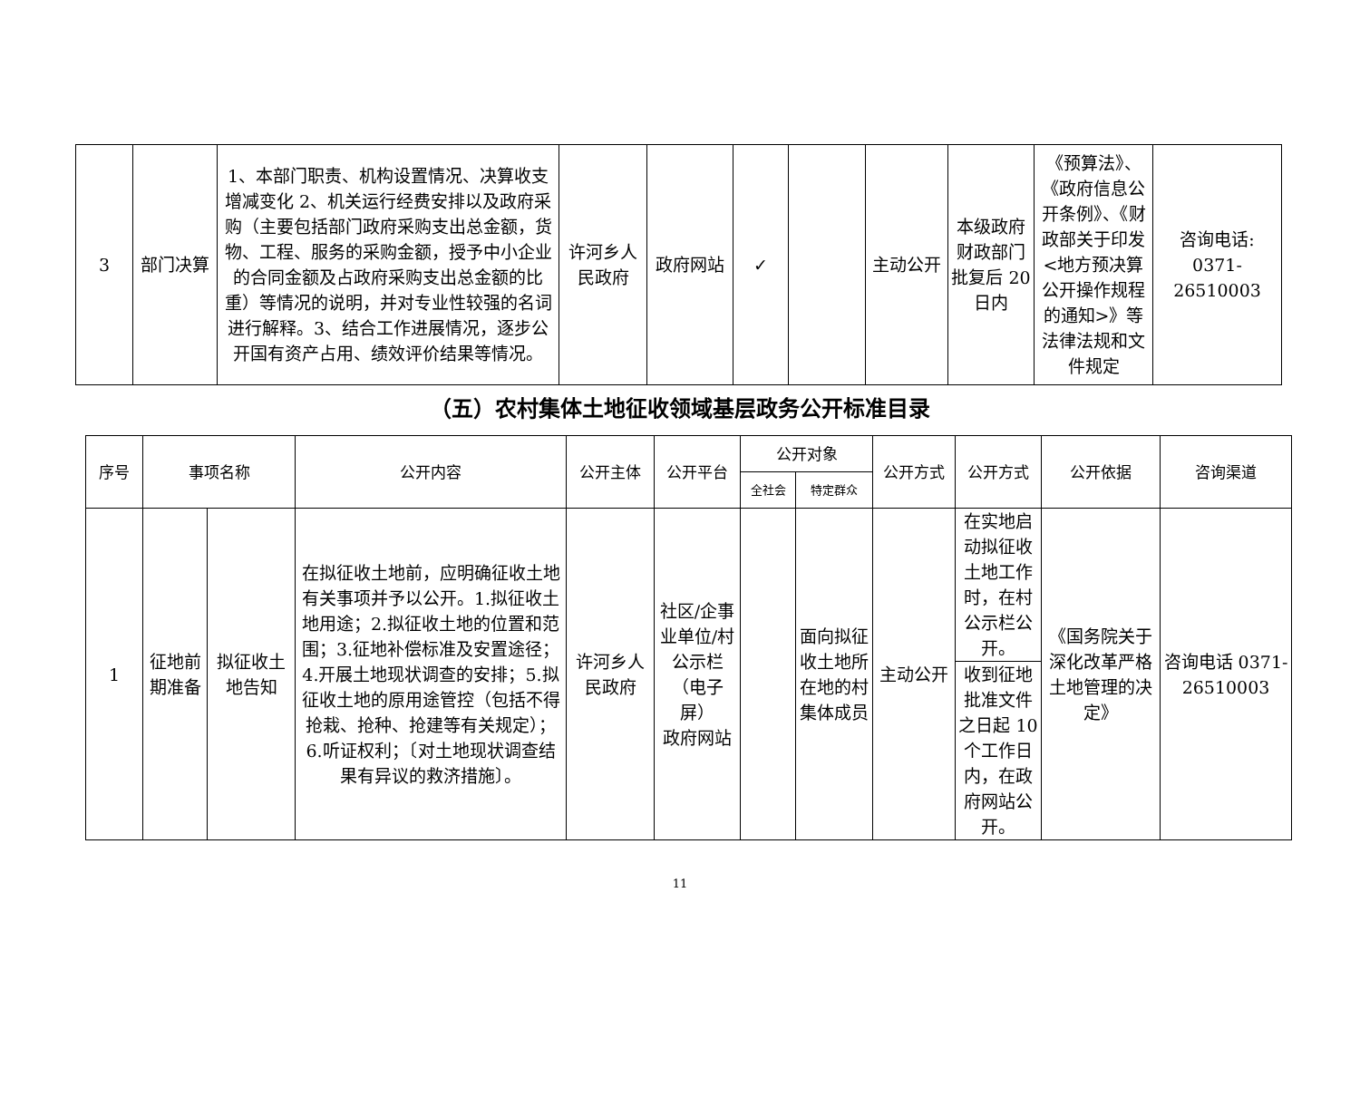| 3 | 部门决算 | 1、本部门职责、机构设置情况、决算收支增减变化 2、机关运行经费安排以及政府采购（主要包括部门政府采购支出总金额，货物、工程、服务的采购金额，授予中小企业的合同金额及占政府采购支出总金额的比重）等情况的说明，并对专业性较强的名词进行解释。3、结合工作进展情况，逐步公开国有资产占用、绩效评价结果等情况。 | 许河乡人民政府 | 政府网站 | ✓ | | 主动公开 | 本级政府财政部门批复后 20 日内 | 《预算法》、《政府信息公开条例》、《财政部关于印发<地方预决算公开操作规程的通知>》等法律法规和文件规定 | 咨询电话: 0371-26510003 |
（五）农村集体土地征收领域基层政务公开标准目录
| 序号 | 事项名称 | | 公开内容 | 公开主体 | 公开平台 | 公开对象 | | 公开方式 | 公开方式 | 公开依据 | 咨询渠道 |
| --- | --- | --- | --- | --- | --- | --- | --- | --- | --- | --- | --- |
| | | | | | | 全社会 | 特定群众 | | | | |
| 1 | 征地前期准备 | 拟征收土地告知 | 在拟征收土地前，应明确征收土地有关事项并予以公开。1.拟征收土地用途；2.拟征收土地的位置和范围；3.征地补偿标准及安置途径；4.开展土地现状调查的安排；5.拟征收土地的原用途管控（包括不得抢栽、抢种、抢建等有关规定）；6.听证权利；〔对土地现状调查结果有异议的救济措施〕。 | 许河乡人民政府 | 社区/企事业单位/村公示栏（电子屏） 政府网站 | | 面向拟征收土地所在地的村集体成员 | 主动公开 | 在实地启动拟征收土地工作时，在村公示栏公开。 | 《国务院关于深化改革严格土地管理的决定》 | 咨询电话 0371-26510003 |
| | | | | | | | | | 收到征地批准文件之日起 10 个工作日内，在政府网站公开。 | | |
11